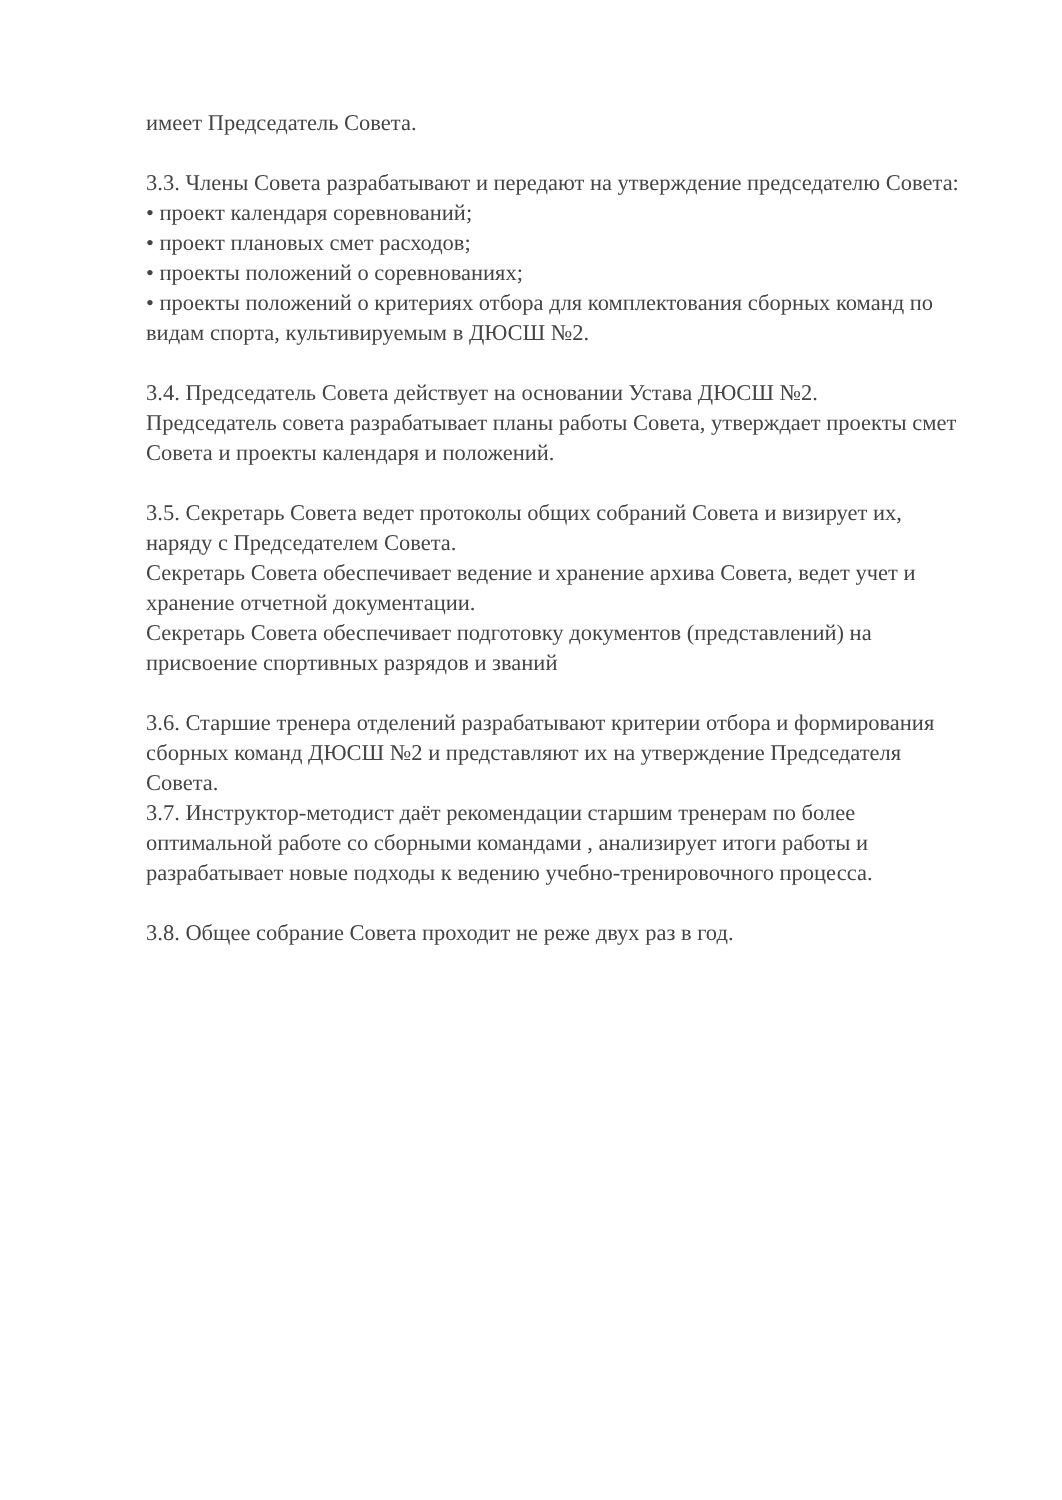имеет Председатель Совета.
3.3. Члены Совета разрабатывают и передают на утверждение председателю Совета:
• проект календаря соревнований;
• проект плановых смет расходов;
• проекты положений о соревнованиях;
• проекты положений о критериях отбора для комплектования сборных команд по видам спорта, культивируемым в ДЮСШ №2.
3.4. Председатель Совета действует на основании Устава ДЮСШ №2.
Председатель совета разрабатывает планы работы Совета, утверждает проекты смет Совета и проекты календаря и положений.
3.5. Секретарь Совета ведет протоколы общих собраний Совета и визирует их, наряду с Председателем Совета.
Секретарь Совета обеспечивает ведение и хранение архива Совета, ведет учет и хранение отчетной документации.
Секретарь Совета обеспечивает подготовку документов (представлений) на присвоение спортивных разрядов и званий
3.6. Старшие тренера отделений разрабатывают критерии отбора и формирования сборных команд ДЮСШ №2 и представляют их на утверждение Председателя Совета.
3.7. Инструктор-методист даёт рекомендации старшим тренерам по более оптимальной работе со сборными командами , анализирует итоги работы и разрабатывает новые подходы к ведению учебно-тренировочного процесса.
3.8. Общее собрание Совета проходит не реже двух раз в год.